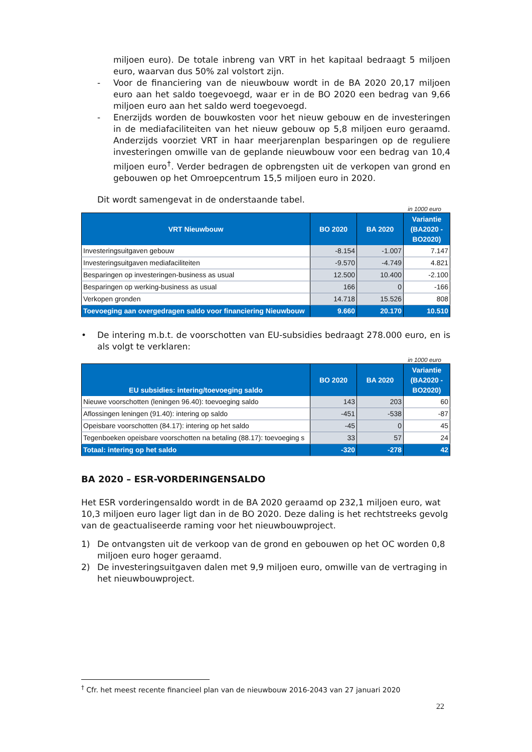miljoen euro). De totale inbreng van VRT in het kapitaal bedraagt 5 miljoen euro, waarvan dus 50% zal volstort zijn.
- Voor de financiering van de nieuwbouw wordt in de BA 2020 20,17 miljoen euro aan het saldo toegevoegd, waar er in de BO 2020 een bedrag van 9,66 miljoen euro aan het saldo werd toegevoegd.
- Enerzijds worden de bouwkosten voor het nieuw gebouw en de investeringen in de mediafaciliteiten van het nieuw gebouw op 5,8 miljoen euro geraamd. Anderzijds voorziet VRT in haar meerjarenplan besparingen op de reguliere investeringen omwille van de geplande nieuwbouw voor een bedrag van 10,4 miljoen euro<sup>†</sup>. Verder bedragen de opbrengsten uit de verkopen van grond en gebouwen op het Omroepcentrum 15,5 miljoen euro in 2020.
Dit wordt samengevat in de onderstaande tabel.
in 1000 euro
| VRT Nieuwbouw | BO 2020 | BA 2020 | Variantie (BA2020 - BO2020) |
| --- | --- | --- | --- |
| Investeringsuitgaven gebouw | -8.154 | -1.007 | 7.147 |
| Investeringsuitgaven mediafaciliteiten | -9.570 | -4.749 | 4.821 |
| Besparingen op investeringen-business as usual | 12.500 | 10.400 | -2.100 |
| Besparingen op werking-business as usual | 166 | 0 | -166 |
| Verkopen gronden | 14.718 | 15.526 | 808 |
| Toevoeging aan overgedragen saldo voor financiering Nieuwbouw | 9.660 | 20.170 | 10.510 |
• De intering m.b.t. de voorschotten van EU-subsidies bedraagt 278.000 euro, en is als volgt te verklaren:
in 1000 euro
| EU subsidies: intering/toevoeging saldo | BO 2020 | BA 2020 | Variantie (BA2020 - BO2020) |
| --- | --- | --- | --- |
| Nieuwe voorschotten (leningen 96.40): toevoeging saldo | 143 | 203 | 60 |
| Aflossingen leningen (91.40): intering op saldo | -451 | -538 | -87 |
| Opeisbare voorschotten (84.17): intering op het saldo | -45 | 0 | 45 |
| Tegenboeken opeisbare voorschotten na betaling (88.17): toevoeging s | 33 | 57 | 24 |
| Totaal: intering op het saldo | -320 | -278 | 42 |
BA 2020 – ESR-VORDERINGENSALDO
Het ESR vorderingensaldo wordt in de BA 2020 geraamd op 232,1 miljoen euro, wat 10,3 miljoen euro lager ligt dan in de BO 2020. Deze daling is het rechtstreeks gevolg van de geactualiseerde raming voor het nieuwbouwproject.
1) De ontvangsten uit de verkoop van de grond en gebouwen op het OC worden 0,8 miljoen euro hoger geraamd.
2) De investeringsuitgaven dalen met 9,9 miljoen euro, omwille van de vertraging in het nieuwbouwproject.
<sup>†</sup> Cfr. het meest recente financieel plan van de nieuwbouw 2016-2043 van 27 januari 2020
22